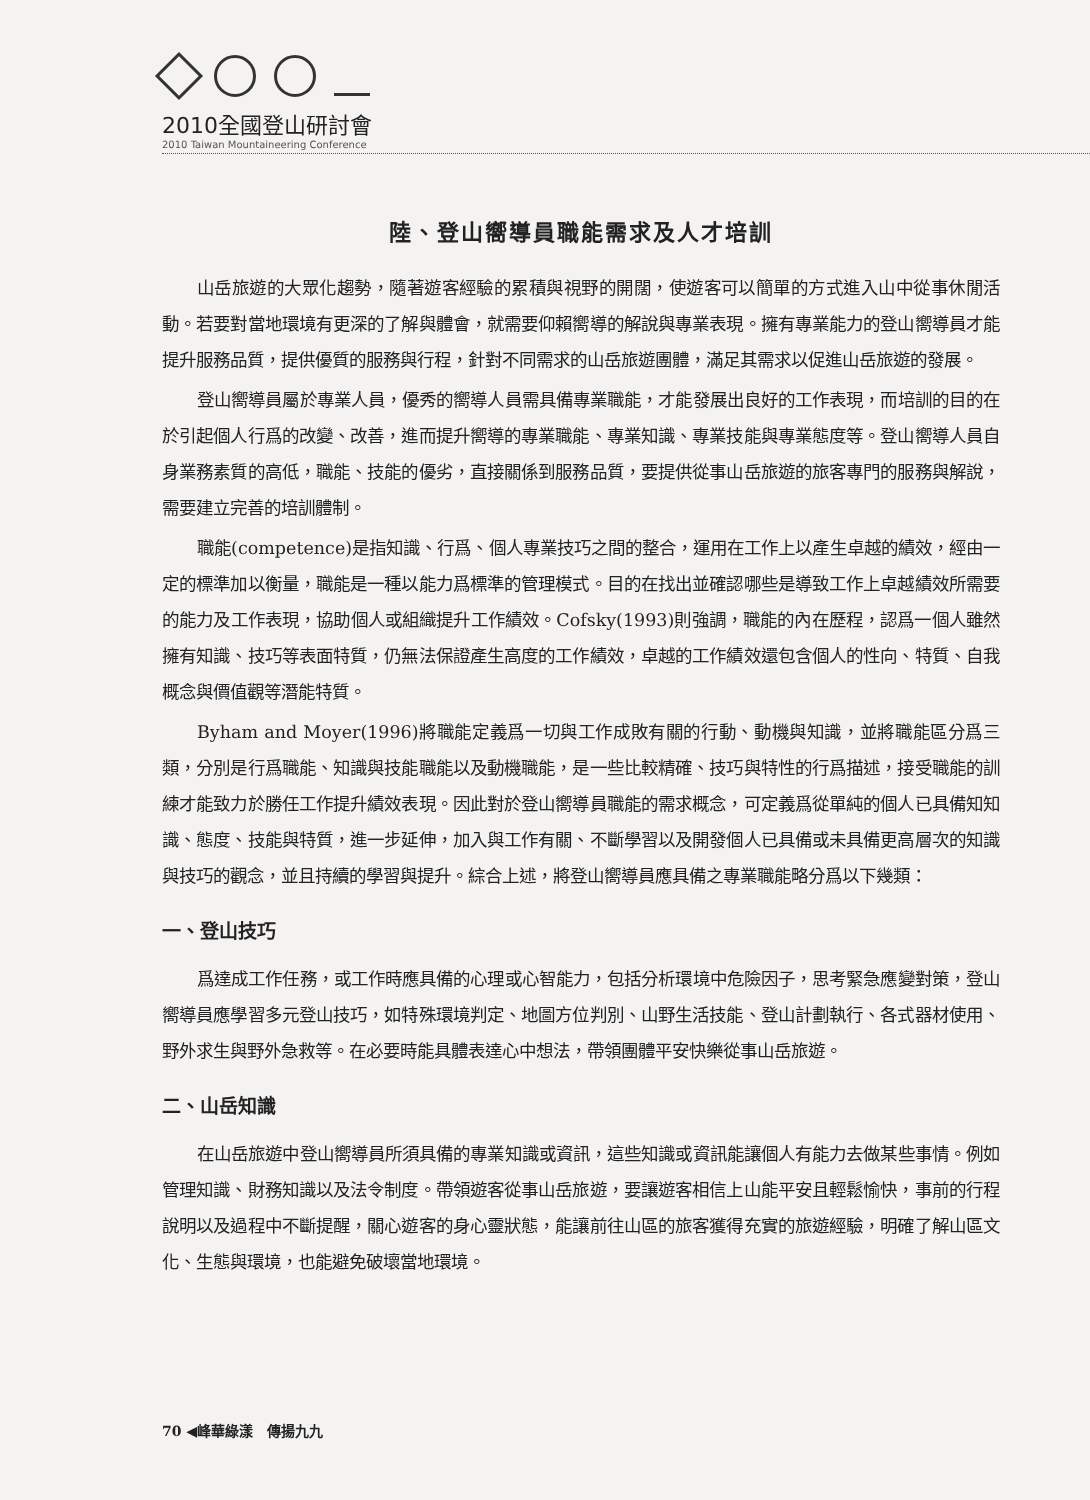2010全國登山研討會
2010 Taiwan Mountaineering Conference
陸、登山嚮導員職能需求及人才培訓
山岳旅遊的大眾化趨勢，隨著遊客經驗的累積與視野的開闊，使遊客可以簡單的方式進入山中從事休閒活動。若要對當地環境有更深的了解與體會，就需要仰賴嚮導的解說與專業表現。擁有專業能力的登山嚮導員才能提升服務品質，提供優質的服務與行程，針對不同需求的山岳旅遊團體，滿足其需求以促進山岳旅遊的發展。
登山嚮導員屬於專業人員，優秀的嚮導人員需具備專業職能，才能發展出良好的工作表現，而培訓的目的在於引起個人行爲的改變、改善，進而提升嚮導的專業職能、專業知識、專業技能與專業態度等。登山嚮導人員自身業務素質的高低，職能、技能的優劣，直接關係到服務品質，要提供從事山岳旅遊的旅客專門的服務與解說，需要建立完善的培訓體制。
職能(competence)是指知識、行爲、個人專業技巧之間的整合，運用在工作上以產生卓越的績效，經由一定的標準加以衡量，職能是一種以能力爲標準的管理模式。目的在找出並確認哪些是導致工作上卓越績效所需要的能力及工作表現，協助個人或組織提升工作績效。Cofsky(1993)則強調，職能的內在歷程，認爲一個人雖然擁有知識、技巧等表面特質，仍無法保證產生高度的工作績效，卓越的工作績效還包含個人的性向、特質、自我概念與價值觀等潛能特質。
Byham and Moyer(1996)將職能定義爲一切與工作成敗有關的行動、動機與知識，並將職能區分爲三類，分別是行爲職能、知識與技能職能以及動機職能，是一些比較精確、技巧與特性的行爲描述，接受職能的訓練才能致力於勝任工作提升績效表現。因此對於登山嚮導員職能的需求概念，可定義爲從單純的個人已具備知知識、態度、技能與特質，進一步延伸，加入與工作有關、不斷學習以及開發個人已具備或未具備更高層次的知識與技巧的觀念，並且持續的學習與提升。綜合上述，將登山嚮導員應具備之專業職能略分爲以下幾類：
一、登山技巧
爲達成工作任務，或工作時應具備的心理或心智能力，包括分析環境中危險因子，思考緊急應變對策，登山嚮導員應學習多元登山技巧，如特殊環境判定、地圖方位判別、山野生活技能、登山計劃執行、各式器材使用、野外求生與野外急救等。在必要時能具體表達心中想法，帶領團體平安快樂從事山岳旅遊。
二、山岳知識
在山岳旅遊中登山嚮導員所須具備的專業知識或資訊，這些知識或資訊能讓個人有能力去做某些事情。例如管理知識、財務知識以及法令制度。帶領遊客從事山岳旅遊，要讓遊客相信上山能平安且輕鬆愉快，事前的行程說明以及過程中不斷提醒，關心遊客的身心靈狀態，能讓前往山區的旅客獲得充實的旅遊經驗，明確了解山區文化、生態與環境，也能避免破壞當地環境。
70 ◀峰華綠漾　傳揚九九